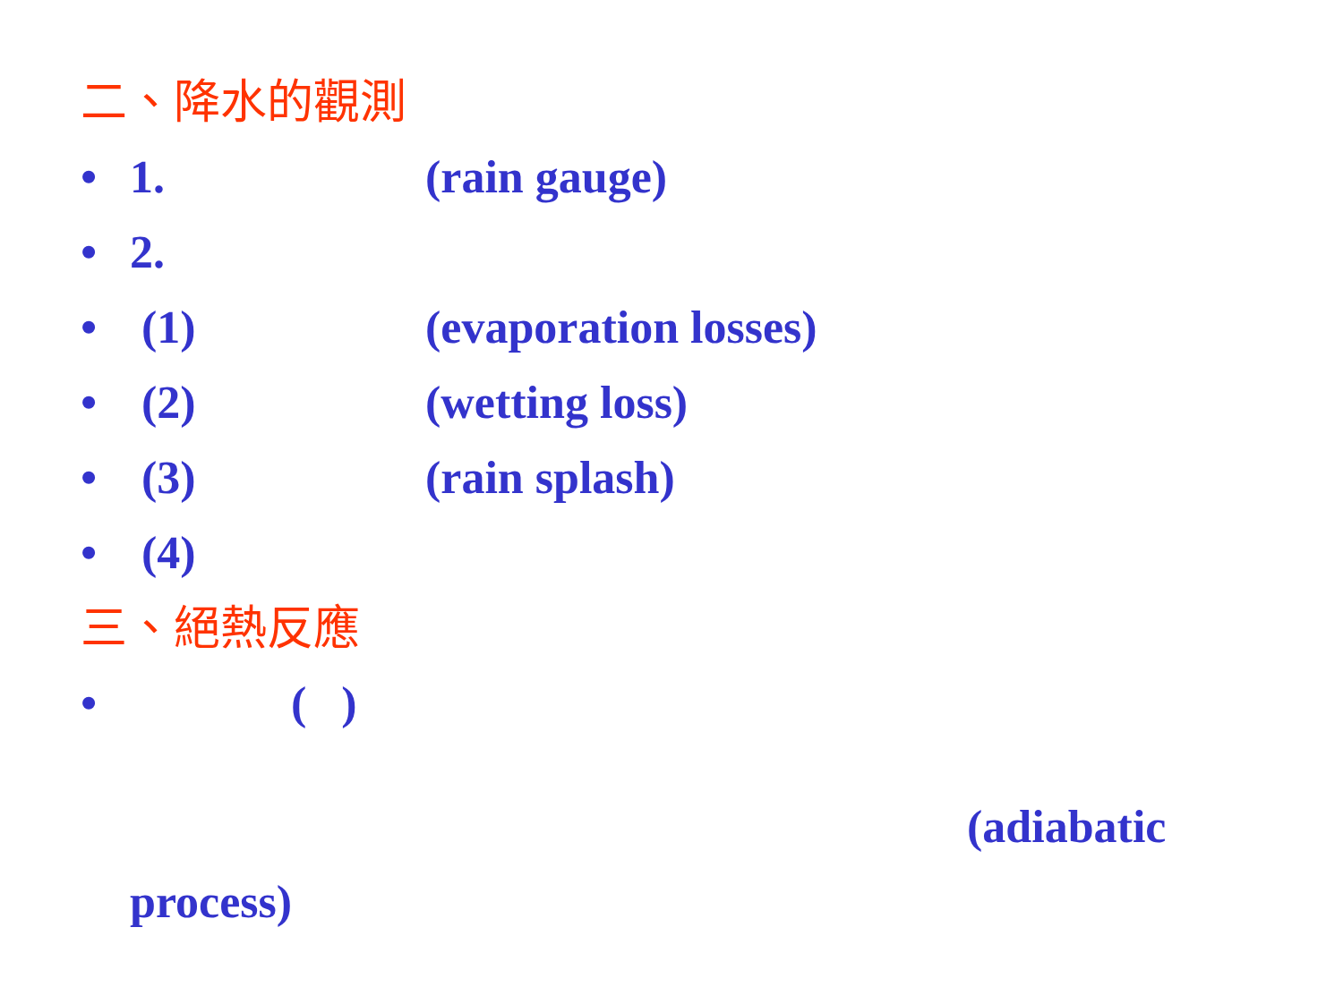二、降水的觀測
• 1. (rain gauge)
• 2.
• (1) (evaporation losses)
• (2) (wetting loss)
• (3) (rain splash)
• (4)
三、絕熱反應
• ( )
(adiabatic
process)